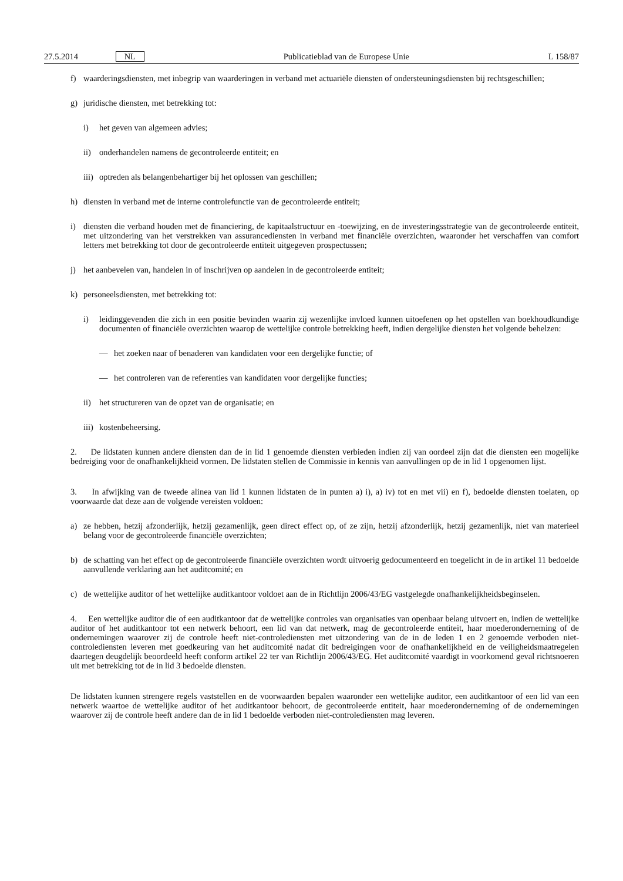27.5.2014 NL Publicatieblad van de Europese Unie L 158/87
f) waarderingsdiensten, met inbegrip van waarderingen in verband met actuariële diensten of ondersteuningsdiensten bij rechtsgeschillen;
g) juridische diensten, met betrekking tot:
i) het geven van algemeen advies;
ii) onderhandelen namens de gecontroleerde entiteit; en
iii) optreden als belangenbehartiger bij het oplossen van geschillen;
h) diensten in verband met de interne controlefunctie van de gecontroleerde entiteit;
i) diensten die verband houden met de financiering, de kapitaalstructuur en -toewijzing, en de investeringsstrategie van de gecontroleerde entiteit, met uitzondering van het verstrekken van assurancediensten in verband met financiële overzichten, waaronder het verschaffen van comfort letters met betrekking tot door de gecontroleerde entiteit uitgegeven prospectussen;
j) het aanbevelen van, handelen in of inschrijven op aandelen in de gecontroleerde entiteit;
k) personeelsdiensten, met betrekking tot:
i) leidinggevenden die zich in een positie bevinden waarin zij wezenlijke invloed kunnen uitoefenen op het opstellen van boekhoudkundige documenten of financiële overzichten waarop de wettelijke controle betrekking heeft, indien dergelijke diensten het volgende behelzen:
— het zoeken naar of benaderen van kandidaten voor een dergelijke functie; of
— het controleren van de referenties van kandidaten voor dergelijke functies;
ii) het structureren van de opzet van de organisatie; en
iii) kostenbeheersing.
2. De lidstaten kunnen andere diensten dan de in lid 1 genoemde diensten verbieden indien zij van oordeel zijn dat die diensten een mogelijke bedreiging voor de onafhankelijkheid vormen. De lidstaten stellen de Commissie in kennis van aanvullingen op de in lid 1 opgenomen lijst.
3. In afwijking van de tweede alinea van lid 1 kunnen lidstaten de in punten a) i), a) iv) tot en met vii) en f), bedoelde diensten toelaten, op voorwaarde dat deze aan de volgende vereisten voldoen:
a) ze hebben, hetzij afzonderlijk, hetzij gezamenlijk, geen direct effect op, of ze zijn, hetzij afzonderlijk, hetzij gezamenlijk, niet van materieel belang voor de gecontroleerde financiële overzichten;
b) de schatting van het effect op de gecontroleerde financiële overzichten wordt uitvoerig gedocumenteerd en toegelicht in de in artikel 11 bedoelde aanvullende verklaring aan het auditcomité; en
c) de wettelijke auditor of het wettelijke auditkantoor voldoet aan de in Richtlijn 2006/43/EG vastgelegde onafhankelijkheidsbeginselen.
4. Een wettelijke auditor die of een auditkantoor dat de wettelijke controles van organisaties van openbaar belang uitvoert en, indien de wettelijke auditor of het auditkantoor tot een netwerk behoort, een lid van dat netwerk, mag de gecontroleerde entiteit, haar moederonderneming of de ondernemingen waarover zij de controle heeft niet-controlediensten met uitzondering van de in de leden 1 en 2 genoemde verboden niet-controlediensten leveren met goedkeuring van het auditcomité nadat dit bedreigingen voor de onafhankelijkheid en de veiligheidsmaatregelen daartegen deugdelijk beoordeeld heeft conform artikel 22 ter van Richtlijn 2006/43/EG. Het auditcomité vaardigt in voorkomend geval richtsnoeren uit met betrekking tot de in lid 3 bedoelde diensten.
De lidstaten kunnen strengere regels vaststellen en de voorwaarden bepalen waaronder een wettelijke auditor, een auditkantoor of een lid van een netwerk waartoe de wettelijke auditor of het auditkantoor behoort, de gecontroleerde entiteit, haar moederonderneming of de ondernemingen waarover zij de controle heeft andere dan de in lid 1 bedoelde verboden niet-controlediensten mag leveren.